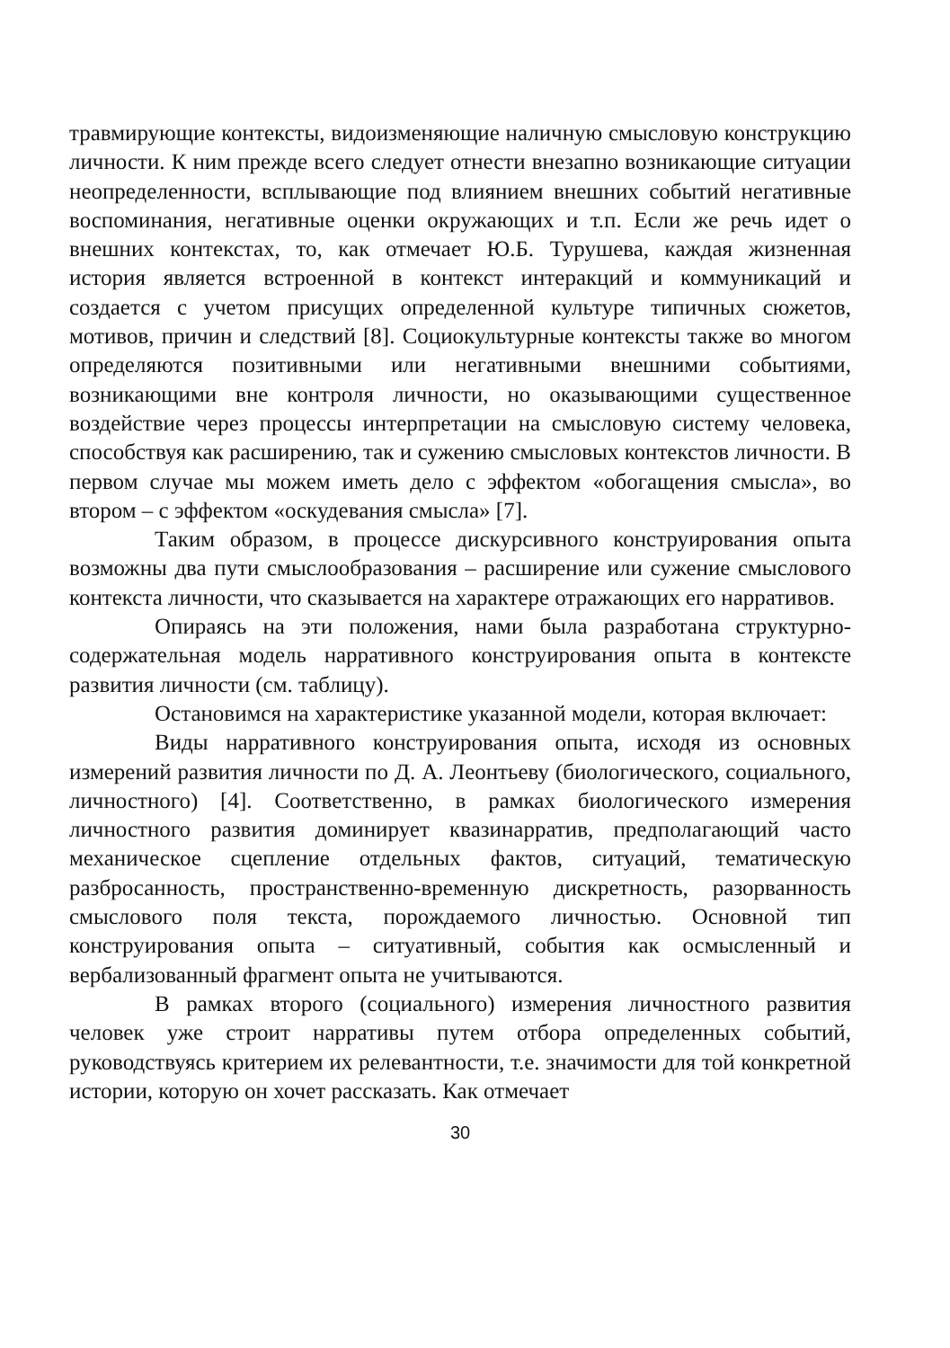травмирующие контексты, видоизменяющие наличную смысловую конструкцию личности. К ним прежде всего следует отнести внезапно возникающие ситуации неопределенности, всплывающие под влиянием внешних событий негативные воспоминания, негативные оценки окружающих и т.п. Если же речь идет о внешних контекстах, то, как отмечает Ю.Б. Турушева, каждая жизненная история является встроенной в контекст интеракций и коммуникаций и создается с учетом присущих определенной культуре типичных сюжетов, мотивов, причин и следствий [8]. Социокультурные контексты также во многом определяются позитивными или негативными внешними событиями, возникающими вне контроля личности, но оказывающими существенное воздействие через процессы интерпретации на смысловую систему человека, способствуя как расширению, так и сужению смысловых контекстов личности. В первом случае мы можем иметь дело с эффектом «обогащения смысла», во втором – с эффектом «оскудевания смысла» [7].
Таким образом, в процессе дискурсивного конструирования опыта возможны два пути смыслообразования – расширение или сужение смыслового контекста личности, что сказывается на характере отражающих его нарративов.
Опираясь на эти положения, нами была разработана структурно-содержательная модель нарративного конструирования опыта в контексте развития личности (см. таблицу).
Остановимся на характеристике указанной модели, которая включает:
Виды нарративного конструирования опыта, исходя из основных измерений развития личности по Д. А. Леонтьеву (биологического, социального, личностного) [4]. Соответственно, в рамках биологического измерения личностного развития доминирует квазинарратив, предполагающий часто механическое сцепление отдельных фактов, ситуаций, тематическую разбросанность, пространственно-временную дискретность, разорванность смыслового поля текста, порождаемого личностью. Основной тип конструирования опыта – ситуативный, события как осмысленный и вербализованный фрагмент опыта не учитываются.
В рамках второго (социального) измерения личностного развития человек уже строит нарративы путем отбора определенных событий, руководствуясь критерием их релевантности, т.е. значимости для той конкретной истории, которую он хочет рассказать. Как отмечает
30